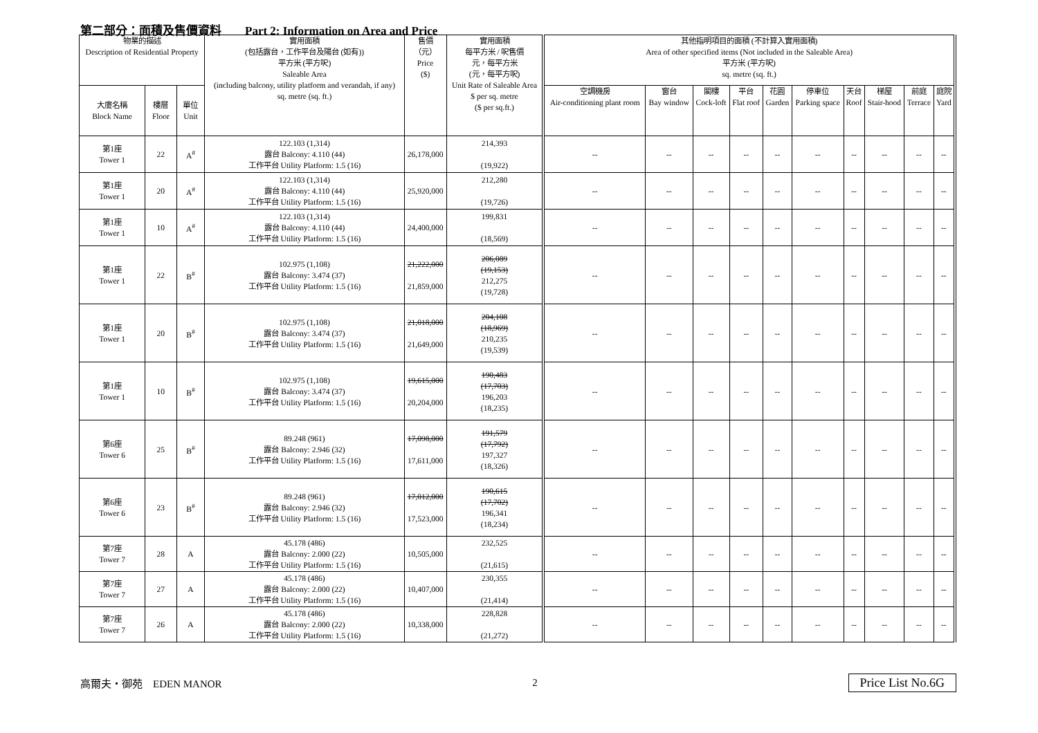第二部分：面積及售價資料　　Part 2: Information on Area and Price
| 物業的描述 Description of Residential Property | | | 實用面積 (包括露台，工作平台及陽台 (如有)) 平方米 (平方呎) Saleable Area (including balcony, utility platform and verandah, if any) sq. metre (sq. ft.) | 售價 （元） Price ($) | 實用面積 每平方米 / 呎售價 元，每平方米 (元，每平方呎) Unit Rate of Saleable Area $ per sq. metre ($ per sq.ft.) | 其他指明項目的面積 (不計算入實用面積) Area of other specified items (Not included in the Saleable Area) 平方米 (平方呎) sq. metre (sq. ft.) | | | | | | | | | |
| --- | --- | --- | --- | --- | --- | --- | --- | --- | --- | --- | --- | --- | --- | --- | --- |
| 大廈名稱 Block Name | 樓層 Floor | 單位 Unit | | | | 空調機房 Air-conditioning plant room | 窗台 Bay window | 閣樓 Cock-loft | 平台 Flat roof | 花園 Garden | 停車位 Parking space | 天台 Roof | 梯屋 Stair-hood | 前庭 Terrace | 庭院 Yard |
| 第1座 Tower 1 | 22 | A<sup>#</sup> | 122.103 (1,314) 露台 Balcony: 4.110 (44) 工作平台 Utility Platform: 1.5 (16) | 26,178,000 | 214,393 (19,922) | -- | -- | -- | -- | -- | -- | -- | -- | -- | -- |
| 第1座 Tower 1 | 20 | A<sup>#</sup> | 122.103 (1,314) 露台 Balcony: 4.110 (44) 工作平台 Utility Platform: 1.5 (16) | 25,920,000 | 212,280 (19,726) | -- | -- | -- | -- | -- | -- | -- | -- | -- | -- |
| 第1座 Tower 1 | 10 | A<sup>#</sup> | 122.103 (1,314) 露台 Balcony: 4.110 (44) 工作平台 Utility Platform: 1.5 (16) | 24,400,000 | 199,831 (18,569) | -- | -- | -- | -- | -- | -- | -- | -- | -- | -- |
| 第1座 Tower 1 | 22 | B<sup>#</sup> | 102.975 (1,108) 露台 Balcony: 3.474 (37) 工作平台 Utility Platform: 1.5 (16) | 21,222,000 21,859,000 | 206,089 (19,153) 212,275 (19,728) | -- | -- | -- | -- | -- | -- | -- | -- | -- | -- |
| 第1座 Tower 1 | 20 | B<sup>#</sup> | 102.975 (1,108) 露台 Balcony: 3.474 (37) 工作平台 Utility Platform: 1.5 (16) | 21,018,000 21,649,000 | 204,108 (18,969) 210,235 (19,539) | -- | -- | -- | -- | -- | -- | -- | -- | -- | -- |
| 第1座 Tower 1 | 10 | B<sup>#</sup> | 102.975 (1,108) 露台 Balcony: 3.474 (37) 工作平台 Utility Platform: 1.5 (16) | 19,615,000 20,204,000 | 190,483 (17,703) 196,203 (18,235) | -- | -- | -- | -- | -- | -- | -- | -- | -- | -- |
| 第6座 Tower 6 | 25 | B<sup>#</sup> | 89.248 (961) 露台 Balcony: 2.946 (32) 工作平台 Utility Platform: 1.5 (16) | 17,098,000 17,611,000 | 191,579 (17,792) 197,327 (18,326) | -- | -- | -- | -- | -- | -- | -- | -- | -- | -- |
| 第6座 Tower 6 | 23 | B<sup>#</sup> | 89.248 (961) 露台 Balcony: 2.946 (32) 工作平台 Utility Platform: 1.5 (16) | 17,012,000 17,523,000 | 190,615 (17,702) 196,341 (18,234) | -- | -- | -- | -- | -- | -- | -- | -- | -- | -- |
| 第7座 Tower 7 | 28 | A | 45.178 (486) 露台 Balcony: 2.000 (22) 工作平台 Utility Platform: 1.5 (16) | 10,505,000 | 232,525 (21,615) | -- | -- | -- | -- | -- | -- | -- | -- | -- | -- |
| 第7座 Tower 7 | 27 | A | 45.178 (486) 露台 Balcony: 2.000 (22) 工作平台 Utility Platform: 1.5 (16) | 10,407,000 | 230,355 (21,414) | -- | -- | -- | -- | -- | -- | -- | -- | -- | -- |
| 第7座 Tower 7 | 26 | A | 45.178 (486) 露台 Balcony: 2.000 (22) 工作平台 Utility Platform: 1.5 (16) | 10,338,000 | 228,828 (21,272) | -- | -- | -- | -- | -- | -- | -- | -- | -- | -- |
高爾夫・御苑　EDEN MANOR 2 Price List No.6G